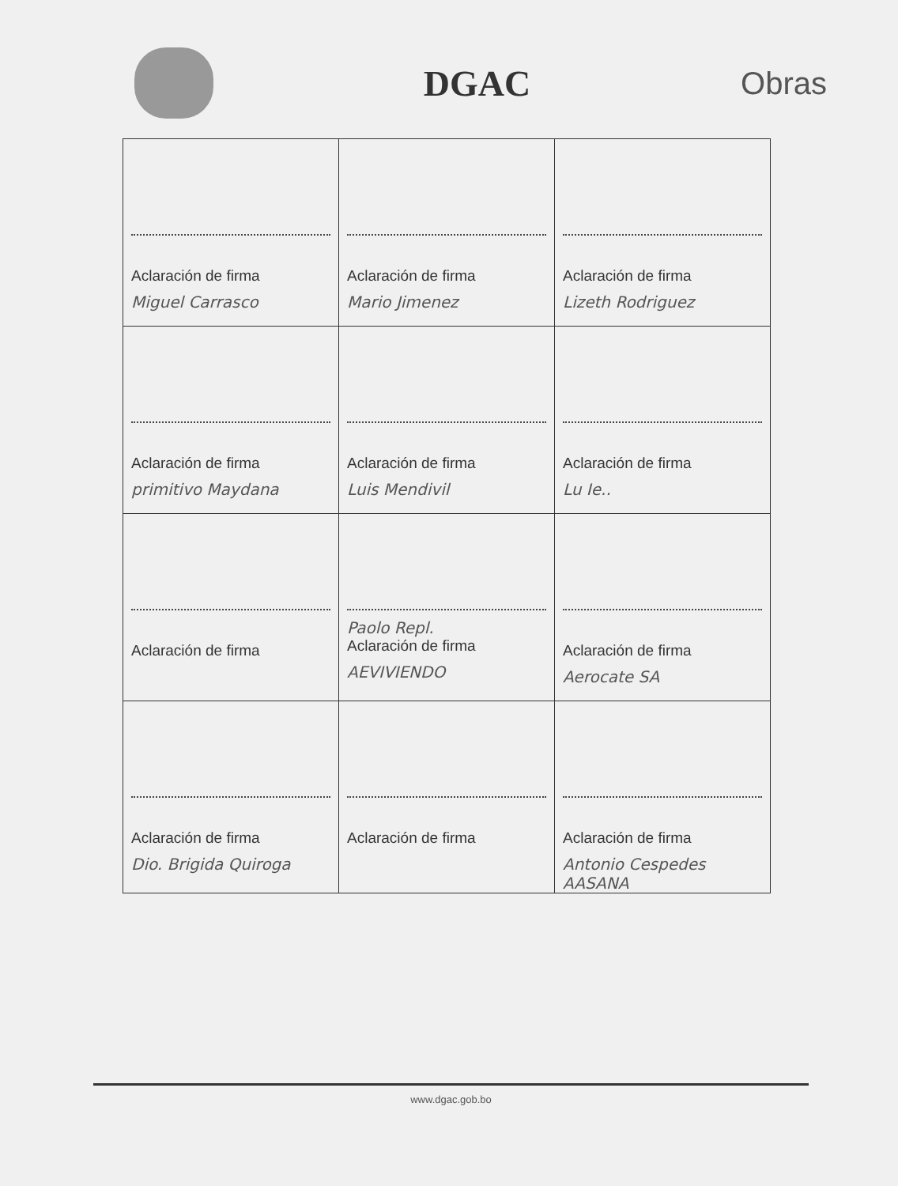DGAC
Obras
| Aclaración de firma Miguel Carrasco | Aclaración de firma Mario Jimenez | Aclaración de firma Lizeth Rodriguez |
| Aclaración de firma primitivo Maydana | Aclaración de firma Luis Mendivil | Aclaración de firma Lu Ie.. |
| Aclaración de firma | Paolo Repl. Aclaración de firma AEVIVIENDO | Aclaración de firma Aerocate SA |
| Aclaración de firma Dio. Brigida Quiroga | Aclaración de firma | Aclaración de firma Antonio Cespedes AASANA |
www.dgac.gob.bo